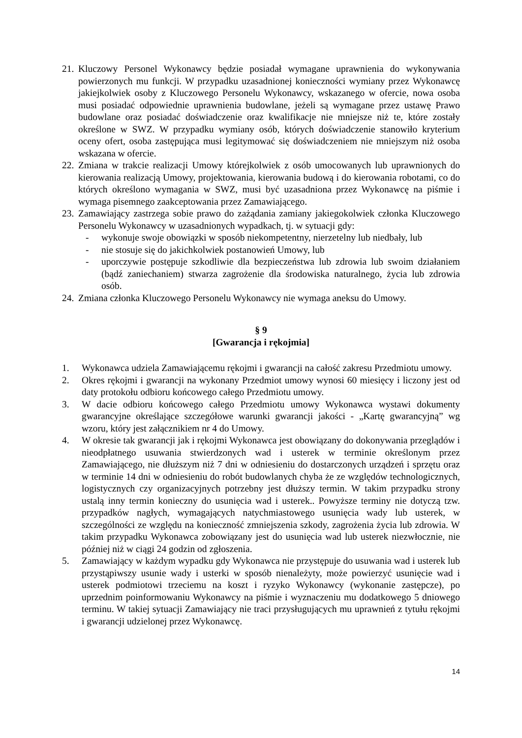21. Kluczowy Personel Wykonawcy będzie posiadał wymagane uprawnienia do wykonywania powierzonych mu funkcji. W przypadku uzasadnionej konieczności wymiany przez Wykonawcę jakiejkolwiek osoby z Kluczowego Personelu Wykonawcy, wskazanego w ofercie, nowa osoba musi posiadać odpowiednie uprawnienia budowlane, jeżeli są wymagane przez ustawę Prawo budowlane oraz posiadać doświadczenie oraz kwalifikacje nie mniejsze niż te, które zostały określone w SWZ. W przypadku wymiany osób, których doświadczenie stanowiło kryterium oceny ofert, osoba zastępująca musi legitymować się doświadczeniem nie mniejszym niż osoba wskazana w ofercie.
22. Zmiana w trakcie realizacji Umowy którejkolwiek z osób umocowanych lub uprawnionych do kierowania realizacją Umowy, projektowania, kierowania budową i do kierowania robotami, co do których określono wymagania w SWZ, musi być uzasadniona przez Wykonawcę na piśmie i wymaga pisemnego zaakceptowania przez Zamawiającego.
23. Zamawiający zastrzega sobie prawo do zażądania zamiany jakiegokolwiek członka Kluczowego Personelu Wykonawcy w uzasadnionych wypadkach, tj. w sytuacji gdy:
- wykonuje swoje obowiązki w sposób niekompetentny, nierzetelny lub niedbały, lub
- nie stosuje się do jakichkolwiek postanowień Umowy, lub
- uporczywie postępuje szkodliwie dla bezpieczeństwa lub zdrowia lub swoim działaniem (bądź zaniechaniem) stwarza zagrożenie dla środowiska naturalnego, życia lub zdrowia osób.
24. Zmiana członka Kluczowego Personelu Wykonawcy nie wymaga aneksu do Umowy.
§ 9
[Gwarancja i rękojmia]
1. Wykonawca udziela Zamawiającemu rękojmi i gwarancji na całość zakresu Przedmiotu umowy.
2. Okres rękojmi i gwarancji na wykonany Przedmiot umowy wynosi 60 miesięcy i liczony jest od daty protokołu odbioru końcowego całego Przedmiotu umowy.
3. W dacie odbioru końcowego całego Przedmiotu umowy Wykonawca wystawi dokumenty gwarancyjne określające szczegółowe warunki gwarancji jakości - „Kartę gwarancyjną” wg wzoru, który jest załącznikiem nr 4 do Umowy.
4. W okresie tak gwarancji jak i rękojmi Wykonawca jest obowiązany do dokonywania przeglądów i nieodpłatnego usuwania stwierdzonych wad i usterek w terminie określonym przez Zamawiającego, nie dłuższym niż 7 dni w odniesieniu do dostarczonych urządzeń i sprzętu oraz w terminie 14 dni w odniesieniu do robót budowlanych chyba że ze względów technologicznych, logistycznych czy organizacyjnych potrzebny jest dłuższy termin. W takim przypadku strony ustalą inny termin konieczny do usunięcia wad i usterek.. Powyższe terminy nie dotyczą tzw. przypadków nagłych, wymagających natychmiastowego usunięcia wady lub usterek, w szczególności ze względu na konieczność zmniejszenia szkody, zagrożenia życia lub zdrowia. W takim przypadku Wykonawca zobowiązany jest do usunięcia wad lub usterek niezwłocznie, nie później niż w ciągi 24 godzin od zgłoszenia.
5. Zamawiający w każdym wypadku gdy Wykonawca nie przystępuje do usuwania wad i usterek lub przystąpiwszy usunie wady i usterki w sposób nienależyty, może powierzyć usunięcie wad i usterek podmiotowi trzeciemu na koszt i ryzyko Wykonawcy (wykonanie zastępcze), po uprzednim poinformowaniu Wykonawcy na piśmie i wyznaczeniu mu dodatkowego 5 dniowego terminu. W takiej sytuacji Zamawiający nie traci przysługujących mu uprawnień z tytułu rękojmi i gwarancji udzielonej przez Wykonawcę.
14